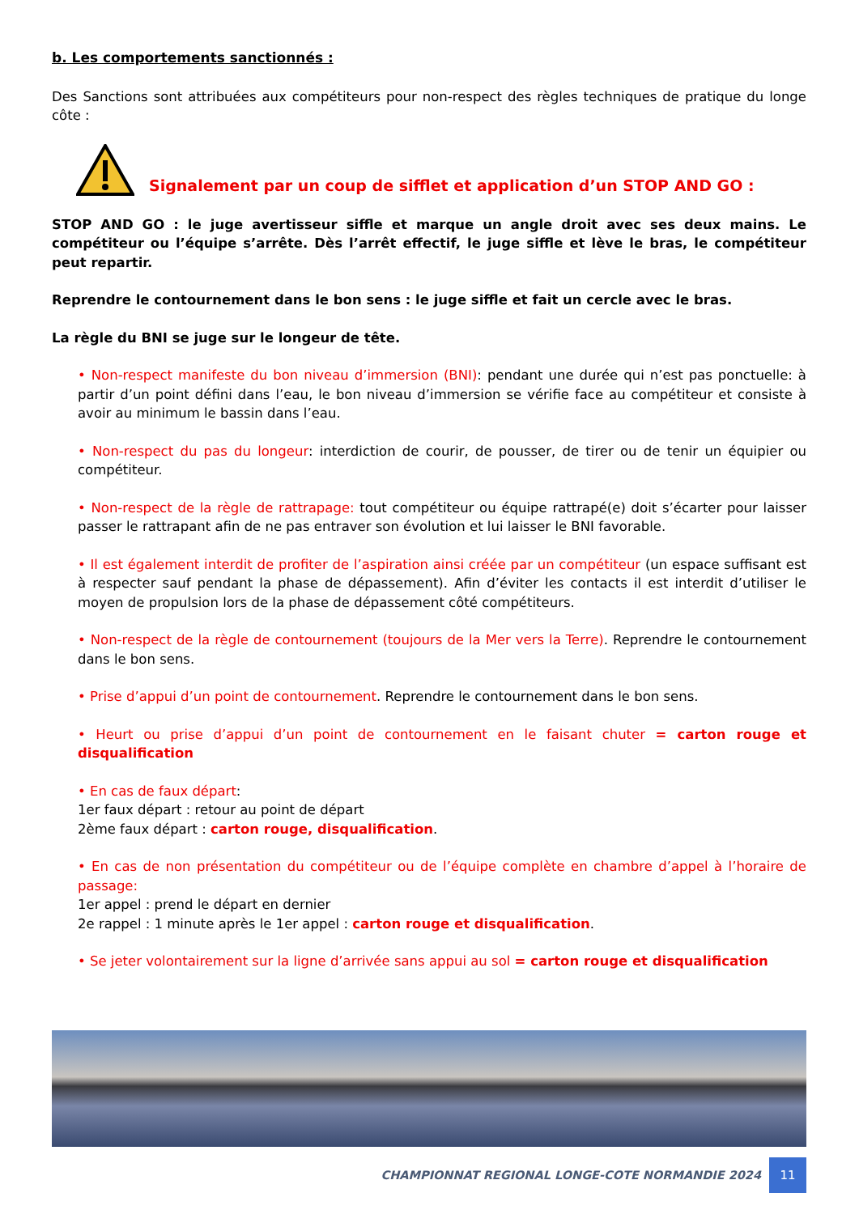b. Les comportements sanctionnés :
Des Sanctions sont attribuées aux compétiteurs pour non-respect des règles techniques de pratique du longe côte :
Signalement par un coup de sifflet et application d’un STOP AND GO :
STOP AND GO : le juge avertisseur siffle et marque un angle droit avec ses deux mains. Le compétiteur ou l’équipe s’arrête. Dès l’arrêt effectif, le juge siffle et lève le bras, le compétiteur peut repartir.
Reprendre le contournement dans le bon sens : le juge siffle et fait un cercle avec le bras.
La règle du BNI se juge sur le longeur de tête.
• Non-respect manifeste du bon niveau d’immersion (BNI): pendant une durée qui n’est pas ponctuelle: à partir d’un point défini dans l’eau, le bon niveau d’immersion se vérifie face au compétiteur et consiste à avoir au minimum le bassin dans l’eau.
• Non-respect du pas du longeur: interdiction de courir, de pousser, de tirer ou de tenir un équipier ou compétiteur.
• Non-respect de la règle de rattrapage: tout compétiteur ou équipe rattrapé(e) doit s’écarter pour laisser passer le rattrapant afin de ne pas entraver son évolution et lui laisser le BNI favorable.
• Il est également interdit de profiter de l’aspiration ainsi créée par un compétiteur (un espace suffisant est à respecter sauf pendant la phase de dépassement). Afin d’éviter les contacts il est interdit d’utiliser le moyen de propulsion lors de la phase de dépassement côté compétiteurs.
• Non-respect de la règle de contournement (toujours de la Mer vers la Terre). Reprendre le contournement dans le bon sens.
• Prise d’appui d’un point de contournement. Reprendre le contournement dans le bon sens.
• Heurt ou prise d’appui d’un point de contournement en le faisant chuter = carton rouge et disqualification
• En cas de faux départ:
1er faux départ : retour au point de départ
2ème faux départ : carton rouge, disqualification.
• En cas de non présentation du compétiteur ou de l’équipe complète en chambre d’appel à l’horaire de passage:
1er appel : prend le départ en dernier
2e rappel : 1 minute après le 1er appel : carton rouge et disqualification.
• Se jeter volontairement sur la ligne d’arrivée sans appui au sol = carton rouge et disqualification
CHAMPIONNAT REGIONAL LONGE-COTE NORMANDIE 2024
11